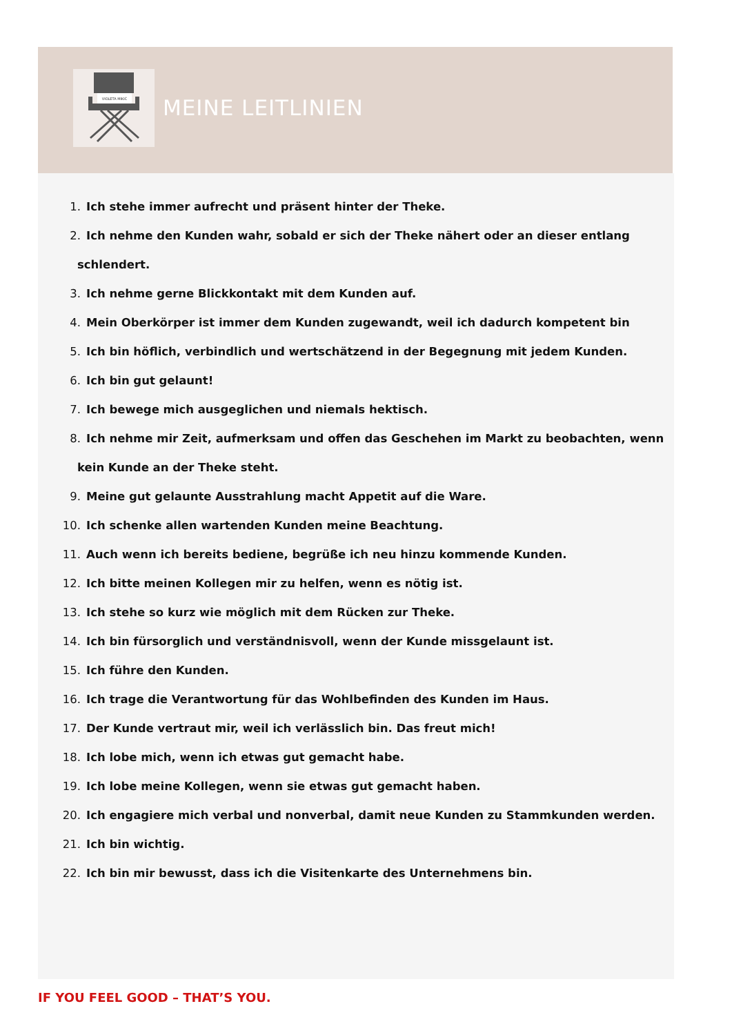VIOLETA MIKIĆ
MEINE LEITLINIEN
1. Ich stehe immer aufrecht und präsent hinter der Theke.
2. Ich nehme den Kunden wahr, sobald er sich der Theke nähert oder an dieser entlang
schlendert.
3. Ich nehme gerne Blickkontakt mit dem Kunden auf.
4. Mein Oberkörper ist immer dem Kunden zugewandt, weil ich dadurch kompetent bin
5. Ich bin höflich, verbindlich und wertschätzend in der Begegnung mit jedem Kunden.
6. Ich bin gut gelaunt!
7. Ich bewege mich ausgeglichen und niemals hektisch.
8. Ich nehme mir Zeit, aufmerksam und offen das Geschehen im Markt zu beobachten, wenn
kein Kunde an der Theke steht.
9. Meine gut gelaunte Ausstrahlung macht Appetit auf die Ware.
10. Ich schenke allen wartenden Kunden meine Beachtung.
11. Auch wenn ich bereits bediene, begrüße ich neu hinzu kommende Kunden.
12. Ich bitte meinen Kollegen mir zu helfen, wenn es nötig ist.
13. Ich stehe so kurz wie möglich mit dem Rücken zur Theke.
14. Ich bin fürsorglich und verständnisvoll, wenn der Kunde missgelaunt ist.
15. Ich führe den Kunden.
16. Ich trage die Verantwortung für das Wohlbefinden des Kunden im Haus.
17. Der Kunde vertraut mir, weil ich verlässlich bin. Das freut mich!
18. Ich lobe mich, wenn ich etwas gut gemacht habe.
19. Ich lobe meine Kollegen, wenn sie etwas gut gemacht haben.
20. Ich engagiere mich verbal und nonverbal, damit neue Kunden zu Stammkunden werden.
21. Ich bin wichtig.
22. Ich bin mir bewusst, dass ich die Visitenkarte des Unternehmens bin.
IF YOU FEEL GOOD – THAT’S YOU.